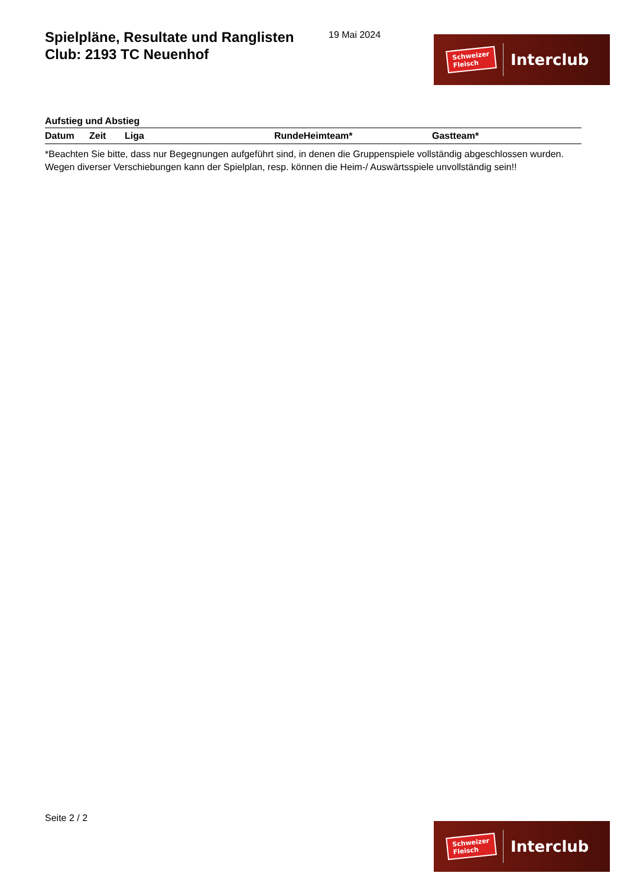Spielpläne, Resultate und Ranglisten
Club: 2193 TC Neuenhof
19 Mai 2024
Schweizer
Fleisch Interclub
Aufstieg und Abstieg
| Datum | Zeit | Liga | RundeHeimteam* | Gastteam* |
| --- | --- | --- | --- | --- |
*Beachten Sie bitte, dass nur Begegnungen aufgeführt sind, in denen die Gruppenspiele vollständig abgeschlossen wurden. Wegen diverser Verschiebungen kann der Spielplan, resp. können die Heim-/ Auswärtsspiele unvollständig sein!!
Seite 2 / 2
Schweizer
Fleisch Interclub